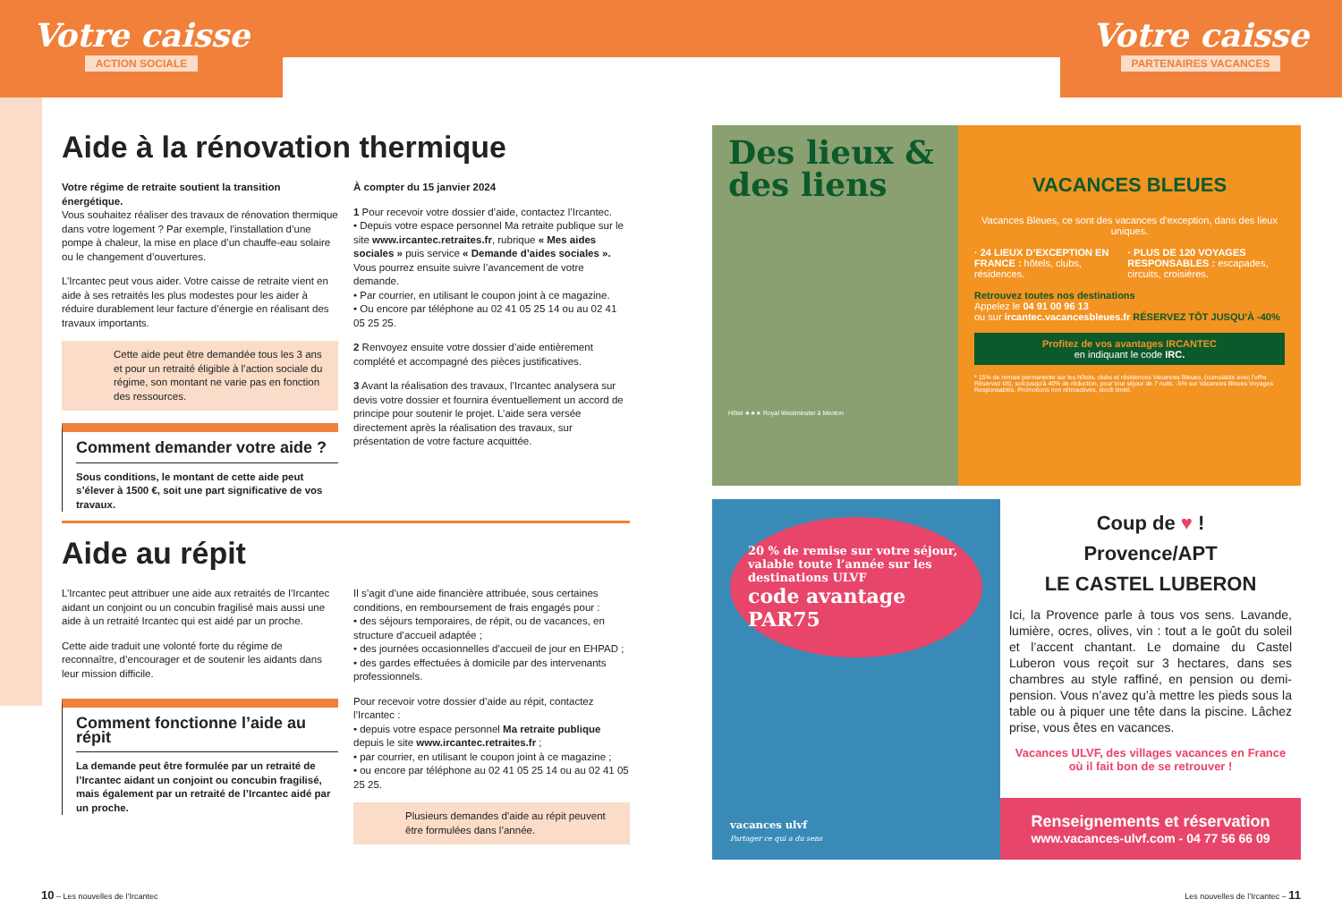Votre caisse
ACTION SOCIALE
Votre caisse
PARTENAIRES VACANCES
Aide à la rénovation thermique
Votre régime de retraite soutient la transition énergétique.
Vous souhaitez réaliser des travaux de rénovation thermique dans votre logement ? Par exemple, l’installation d’une pompe à chaleur, la mise en place d’un chauffe-eau solaire ou le changement d’ouvertures.
L’Ircantec peut vous aider. Votre caisse de retraite vient en aide à ses retraités les plus modestes pour les aider à réduire durablement leur facture d’énergie en réalisant des travaux importants.
Cette aide peut être demandée tous les 3 ans et pour un retraité éligible à l’action sociale du régime, son montant ne varie pas en fonction des ressources.
Comment demander votre aide ?
Sous conditions, le montant de cette aide peut s’élever à 1500 €, soit une part significative de vos travaux.
À compter du 15 janvier 2024
1 Pour recevoir votre dossier d’aide, contactez l’Ircantec.
• Depuis votre espace personnel Ma retraite publique sur le site www.ircantec.retraites.fr, rubrique « Mes aides sociales » puis service « Demande d’aides sociales ». Vous pourrez ensuite suivre l’avancement de votre demande.
• Par courrier, en utilisant le coupon joint à ce magazine.
• Ou encore par téléphone au 02 41 05 25 14 ou au 02 41 05 25 25.
2 Renvoyez ensuite votre dossier d’aide entièrement complété et accompagné des pièces justificatives.
3 Avant la réalisation des travaux, l’Ircantec analysera sur devis votre dossier et fournira éventuellement un accord de principe pour soutenir le projet. L’aide sera versée directement après la réalisation des travaux, sur présentation de votre facture acquittée.
Aide au répit
L’Ircantec peut attribuer une aide aux retraités de l’Ircantec aidant un conjoint ou un concubin fragilisé mais aussi une aide à un retraité Ircantec qui est aidé par un proche.
Cette aide traduit une volonté forte du régime de reconnaître, d’encourager et de soutenir les aidants dans leur mission difficile.
Comment fonctionne l’aide au répit
La demande peut être formulée par un retraité de l’Ircantec aidant un conjoint ou concubin fragilisé, mais également par un retraité de l’Ircantec aidé par un proche.
Il s’agit d’une aide financière attribuée, sous certaines conditions, en remboursement de frais engagés pour :
• des séjours temporaires, de répit, ou de vacances, en structure d’accueil adaptée ;
• des journées occasionnelles d’accueil de jour en EHPAD ;
• des gardes effectuées à domicile par des intervenants professionnels.
Pour recevoir votre dossier d’aide au répit, contactez l’Ircantec :
• depuis votre espace personnel Ma retraite publique depuis le site www.ircantec.retraites.fr ;
• par courrier, en utilisant le coupon joint à ce magazine ;
• ou encore par téléphone au 02 41 05 25 14 ou au 02 41 05 25 25.
Plusieurs demandes d’aide au répit peuvent être formulées dans l’année.
Des lieux & des liens
Hôtel ★★★ Royal Westminster à Menton
VACANCES BLEUES
Vacances Bleues, ce sont des vacances d'exception, dans des lieux uniques.
· 24 LIEUX D’EXCEPTION EN FRANCE : hôtels, clubs, résidences.
· PLUS DE 120 VOYAGES RESPONSABLES : escapades, circuits, croisières.
Retrouvez toutes nos destinations
Appelez le 04 91 00 96 13
ou sur ircantec.vacancesbleues.fr RÉSERVEZ TÔT JUSQU'À -40%
Profitez de vos avantages IRCANTEC
en indiquant le code IRC.
* 15% de remise permanente sur les hôtels, clubs et résidences Vacances Bleues, (cumulable avec l'offre Réservez tôt), soit jusqu'à 40% de réduction, pour tout séjour de 7 nuits. -5% sur Vacances Bleues Voyages Responsables. Promotions non rétroactives, stock limité.
20 % de remise sur votre séjour, valable toute l’année sur les destinations ULVF
code avantage PAR75
vacances ulvf
Partager ce qui a du sens
Coup de ♥ !
Provence/APT
LE CASTEL LUBERON
Ici, la Provence parle à tous vos sens. Lavande, lumière, ocres, olives, vin : tout a le goût du soleil et l’accent chantant. Le domaine du Castel Luberon vous reçoit sur 3 hectares, dans ses chambres au style raffiné, en pension ou demi-pension. Vous n’avez qu’à mettre les pieds sous la table ou à piquer une tête dans la piscine. Lâchez prise, vous êtes en vacances.
Vacances ULVF, des villages vacances en France où il fait bon de se retrouver !
Renseignements et réservation
www.vacances-ulvf.com - 04 77 56 66 09
10 – Les nouvelles de l’Ircantec
Les nouvelles de l’Ircantec – 11